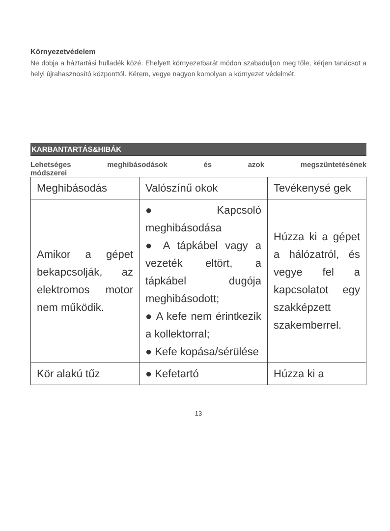Környezetvédelem
Ne dobja a háztartási hulladék közé. Ehelyett környezetbarát módon szabaduljon meg tőle, kérjen tanácsot a helyi újrahasznosító központtól. Kérem, vegye nagyon komolyan a környezet védelmét.
KARBANTARTÁS&HIBÁK
Lehetséges meghibásodások és azok megszüntetésének
módszerei
| Meghibásodás | Valószínű okok | Tevékenysé gek |
| --- | --- | --- |
| Amikor a gépet bekapcsolják, az elektromos motor nem működik. | ● Kapcsoló meghibásodása ● A tápkábel vagy a vezeték eltört, a tápkábel dugója meghibásodott; ● A kefe nem érintkezik a kollektorral; ● Kefe kopása/sérülése | Húzza ki a gépet a hálózatról, és vegye fel a kapcsolatot egy szakképzett szakemberrel. |
| Kör alakú tűz | ● Kefetartó | Húzza ki a |
13